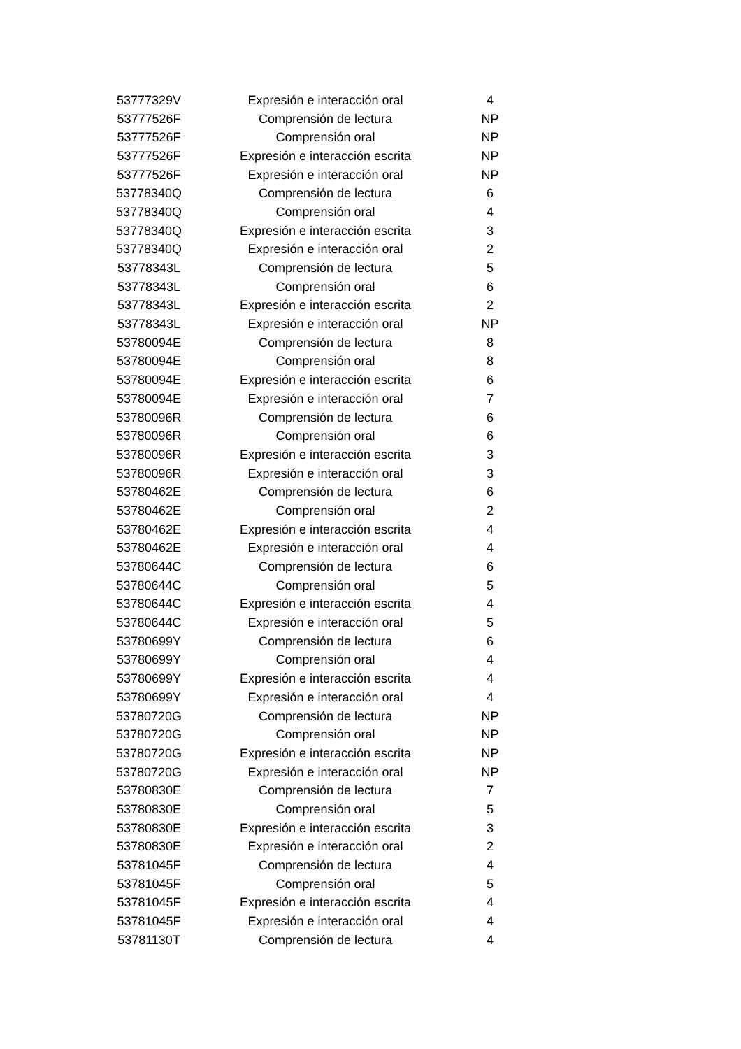| 53777329V | Expresión e interacción oral | 4 |
| 53777526F | Comprensión de lectura | NP |
| 53777526F | Comprensión oral | NP |
| 53777526F | Expresión e interacción escrita | NP |
| 53777526F | Expresión e interacción oral | NP |
| 53778340Q | Comprensión de lectura | 6 |
| 53778340Q | Comprensión oral | 4 |
| 53778340Q | Expresión e interacción escrita | 3 |
| 53778340Q | Expresión e interacción oral | 2 |
| 53778343L | Comprensión de lectura | 5 |
| 53778343L | Comprensión oral | 6 |
| 53778343L | Expresión e interacción escrita | 2 |
| 53778343L | Expresión e interacción oral | NP |
| 53780094E | Comprensión de lectura | 8 |
| 53780094E | Comprensión oral | 8 |
| 53780094E | Expresión e interacción escrita | 6 |
| 53780094E | Expresión e interacción oral | 7 |
| 53780096R | Comprensión de lectura | 6 |
| 53780096R | Comprensión oral | 6 |
| 53780096R | Expresión e interacción escrita | 3 |
| 53780096R | Expresión e interacción oral | 3 |
| 53780462E | Comprensión de lectura | 6 |
| 53780462E | Comprensión oral | 2 |
| 53780462E | Expresión e interacción escrita | 4 |
| 53780462E | Expresión e interacción oral | 4 |
| 53780644C | Comprensión de lectura | 6 |
| 53780644C | Comprensión oral | 5 |
| 53780644C | Expresión e interacción escrita | 4 |
| 53780644C | Expresión e interacción oral | 5 |
| 53780699Y | Comprensión de lectura | 6 |
| 53780699Y | Comprensión oral | 4 |
| 53780699Y | Expresión e interacción escrita | 4 |
| 53780699Y | Expresión e interacción oral | 4 |
| 53780720G | Comprensión de lectura | NP |
| 53780720G | Comprensión oral | NP |
| 53780720G | Expresión e interacción escrita | NP |
| 53780720G | Expresión e interacción oral | NP |
| 53780830E | Comprensión de lectura | 7 |
| 53780830E | Comprensión oral | 5 |
| 53780830E | Expresión e interacción escrita | 3 |
| 53780830E | Expresión e interacción oral | 2 |
| 53781045F | Comprensión de lectura | 4 |
| 53781045F | Comprensión oral | 5 |
| 53781045F | Expresión e interacción escrita | 4 |
| 53781045F | Expresión e interacción oral | 4 |
| 53781130T | Comprensión de lectura | 4 |